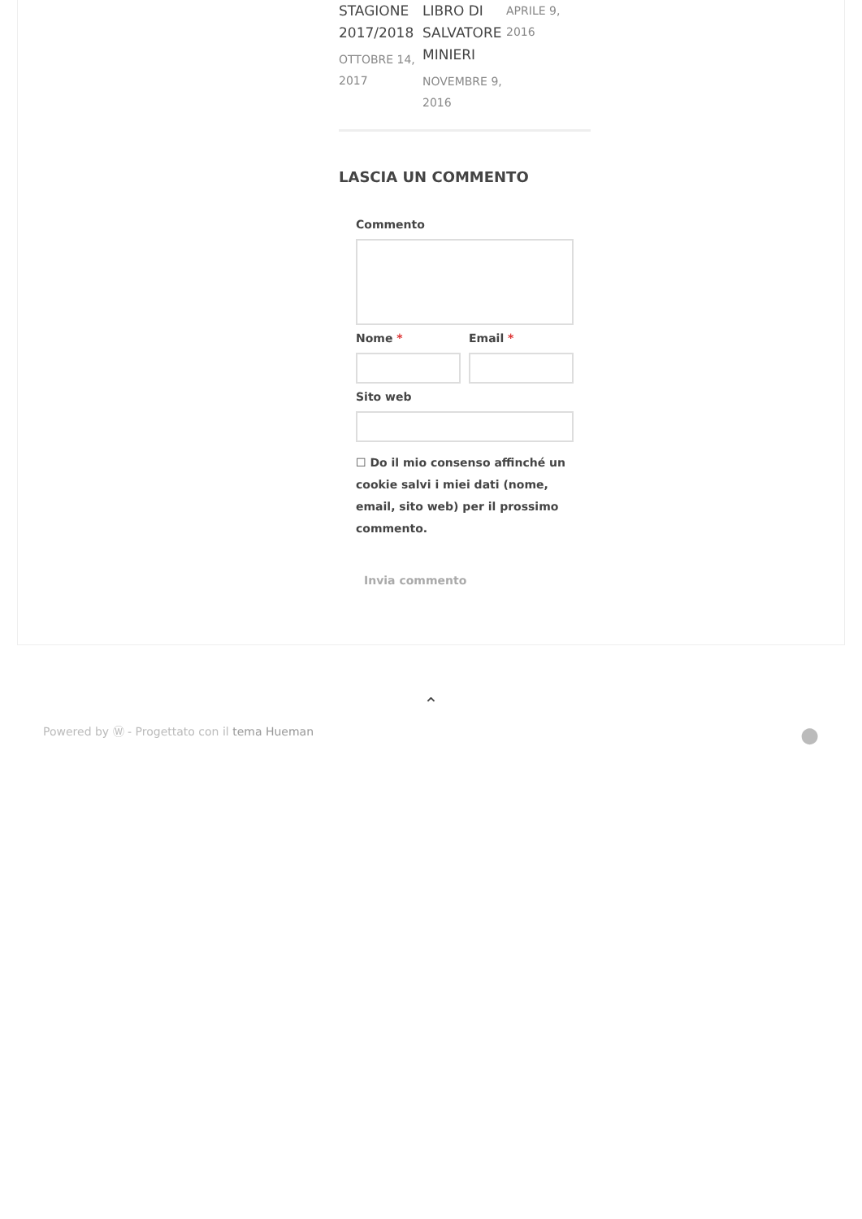STAGIONE 2017/2018
OTTOBRE 14, 2017
LIBRO DI SALVATORE MINIERI
NOVEMBRE 9, 2016
APRILE 9, 2016
LASCIA UN COMMENTO
Commento
Nome * Email *
Sito web
☐ Do il mio consenso affinché un cookie salvi i miei dati (nome, email, sito web) per il prossimo commento.
Invia commento
⌃
Powered by Ⓦ - Progettato con il tema Hueman ●